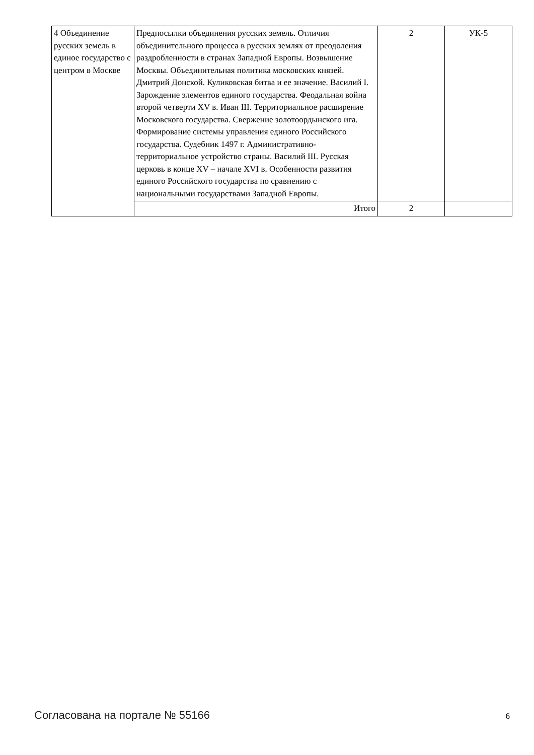| 4 Объединение русских земель в единое государство с центром в Москве | Предпосылки объединения русских земель. Отличия объединительного процесса в русских землях от преодоления раздробленности в странах Западной Европы. Возвышение Москвы. Объединительная политика московских князей. Дмитрий Донской. Куликовская битва и ее значение. Василий I. Зарождение элементов единого государства. Феодальная война второй четверти XV в. Иван III. Территориальное расширение Московского государства. Свержение золотоордынского ига. Формирование системы управления единого Российского государства. Судебник 1497 г. Административно-территориальное устройство страны. Василий III. Русская церковь в конце XV – начале XVI в. Особенности развития единого Российского государства по сравнению с национальными государствами Западной Европы. | 2 | УК-5 |
| | Итого | 2 | |
Согласована на портале № 55166 6